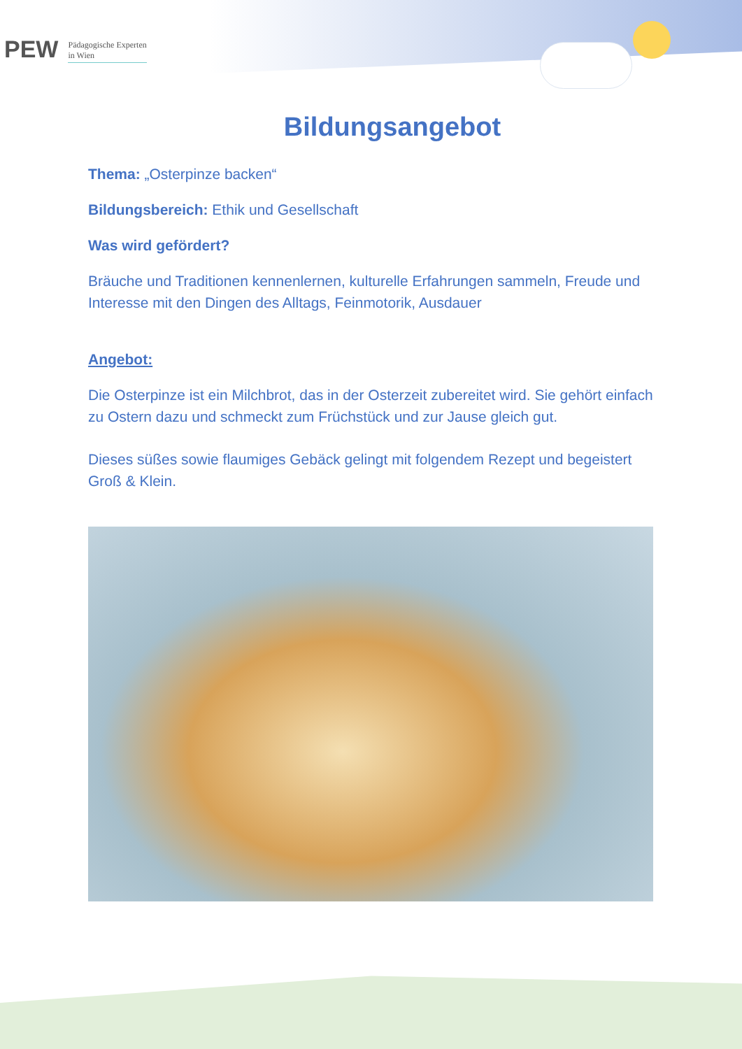PEW Pädagogische Experten
in Wien
Bildungsangebot
Thema: „Osterpinze backen“
Bildungsbereich: Ethik und Gesellschaft
Was wird gefördert?
Bräuche und Traditionen kennenlernen, kulturelle Erfahrungen sammeln, Freude und Interesse mit den Dingen des Alltags, Feinmotorik, Ausdauer
Angebot:
Die Osterpinze ist ein Milchbrot, das in der Osterzeit zubereitet wird. Sie gehört einfach zu Ostern dazu und schmeckt zum Früchstück und zur Jause gleich gut.
Dieses süßes sowie flaumiges Gebäck gelingt mit folgendem Rezept und begeistert Groß & Klein.